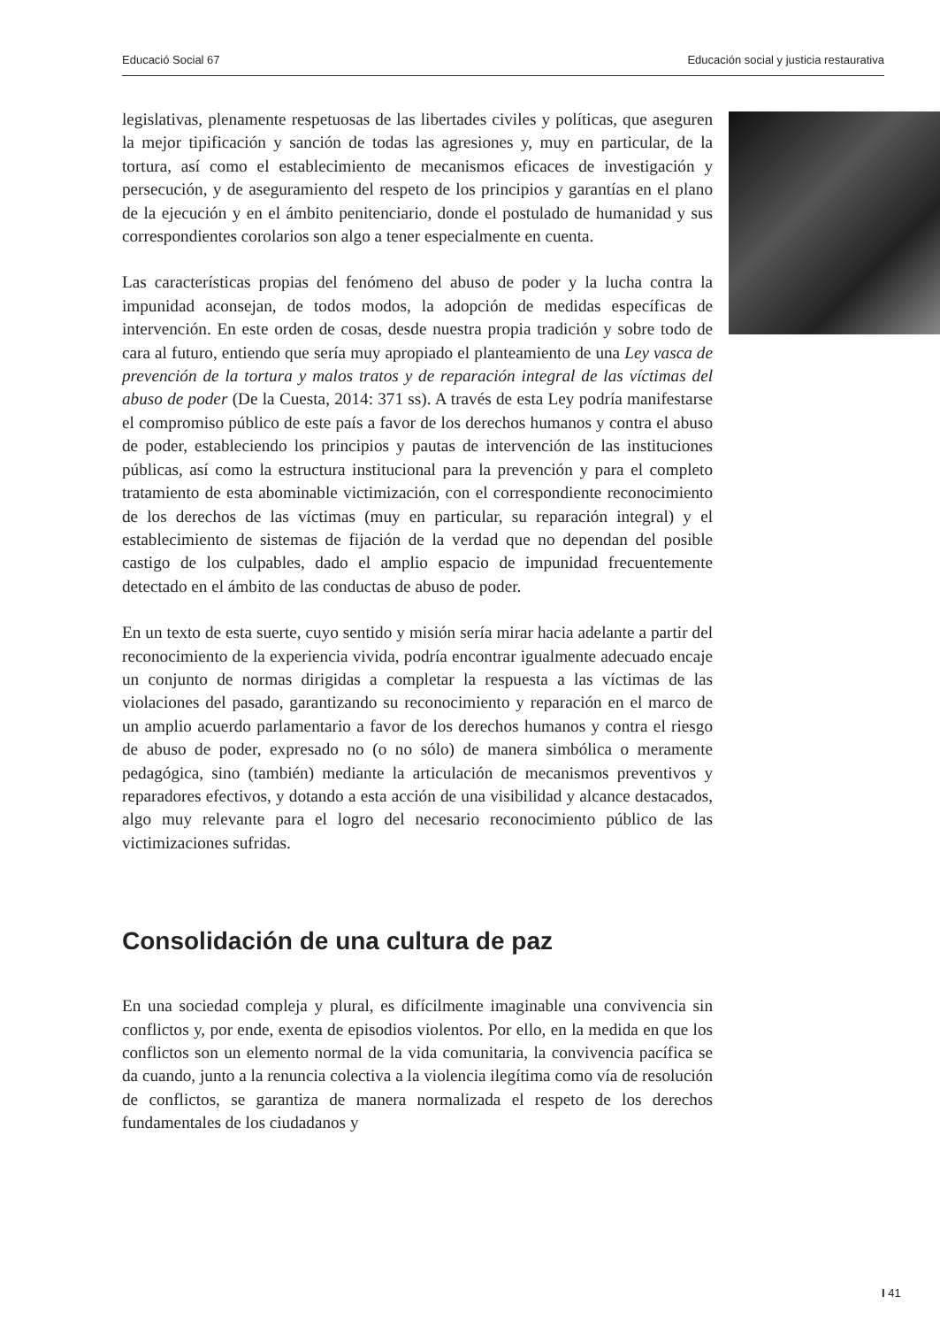Educació Social 67 Educación social y justicia restaurativa
legislativas, plenamente respetuosas de las libertades civiles y políticas, que aseguren la mejor tipificación y sanción de todas las agresiones y, muy en particular, de la tortura, así como el establecimiento de mecanismos eficaces de investigación y persecución, y de aseguramiento del respeto de los principios y garantías en el plano de la ejecución y en el ámbito penitenciario, donde el postulado de humanidad y sus correspondientes corolarios son algo a tener especialmente en cuenta.
Las características propias del fenómeno del abuso de poder y la lucha contra la impunidad aconsejan, de todos modos, la adopción de medidas específicas de intervención. En este orden de cosas, desde nuestra propia tradición y sobre todo de cara al futuro, entiendo que sería muy apropiado el planteamiento de una Ley vasca de prevención de la tortura y malos tratos y de reparación integral de las víctimas del abuso de poder (De la Cuesta, 2014: 371 ss). A través de esta Ley podría manifestarse el compromiso público de este país a favor de los derechos humanos y contra el abuso de poder, estableciendo los principios y pautas de intervención de las instituciones públicas, así como la estructura institucional para la prevención y para el completo tratamiento de esta abominable victimización, con el correspondiente reconocimiento de los derechos de las víctimas (muy en particular, su reparación integral) y el establecimiento de sistemas de fijación de la verdad que no dependan del posible castigo de los culpables, dado el amplio espacio de impunidad frecuentemente detectado en el ámbito de las conductas de abuso de poder.
En un texto de esta suerte, cuyo sentido y misión sería mirar hacia adelante a partir del reconocimiento de la experiencia vivida, podría encontrar igualmente adecuado encaje un conjunto de normas dirigidas a completar la respuesta a las víctimas de las violaciones del pasado, garantizando su reconocimiento y reparación en el marco de un amplio acuerdo parlamentario a favor de los derechos humanos y contra el riesgo de abuso de poder, expresado no (o no sólo) de manera simbólica o meramente pedagógica, sino (también) mediante la articulación de mecanismos preventivos y reparadores efectivos, y dotando a esta acción de una visibilidad y alcance destacados, algo muy relevante para el logro del necesario reconocimiento público de las victimizaciones sufridas.
Consolidación de una cultura de paz
En una sociedad compleja y plural, es difícilmente imaginable una convivencia sin conflictos y, por ende, exenta de episodios violentos. Por ello, en la medida en que los conflictos son un elemento normal de la vida comunitaria, la convivencia pacífica se da cuando, junto a la renuncia colectiva a la violencia ilegítima como vía de resolución de conflictos, se garantiza de manera normalizada el respeto de los derechos fundamentales de los ciudadanos y
I 41